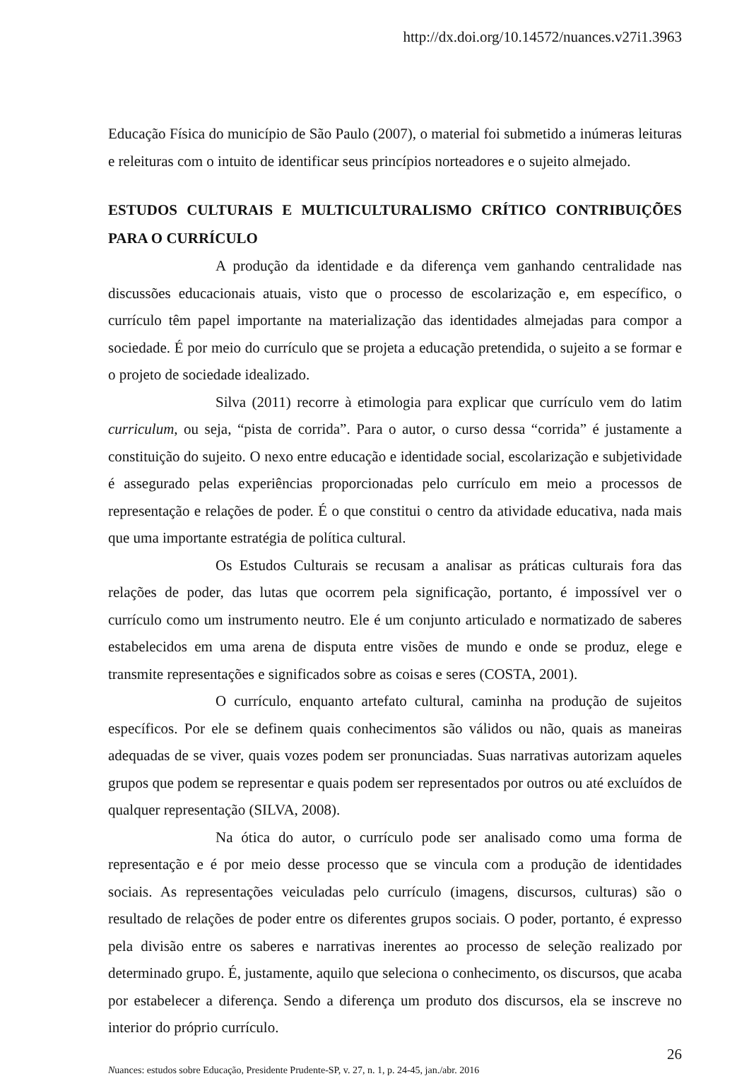http://dx.doi.org/10.14572/nuances.v27i1.3963
Educação Física do município de São Paulo (2007), o material foi submetido a inúmeras leituras e releituras com o intuito de identificar seus princípios norteadores e o sujeito almejado.
ESTUDOS CULTURAIS E MULTICULTURALISMO CRÍTICO CONTRIBUIÇÕES PARA O CURRÍCULO
A produção da identidade e da diferença vem ganhando centralidade nas discussões educacionais atuais, visto que o processo de escolarização e, em específico, o currículo têm papel importante na materialização das identidades almejadas para compor a sociedade. É por meio do currículo que se projeta a educação pretendida, o sujeito a se formar e o projeto de sociedade idealizado.
Silva (2011) recorre à etimologia para explicar que currículo vem do latim curriculum, ou seja, “pista de corrida”. Para o autor, o curso dessa “corrida” é justamente a constituição do sujeito. O nexo entre educação e identidade social, escolarização e subjetividade é assegurado pelas experiências proporcionadas pelo currículo em meio a processos de representação e relações de poder. É o que constitui o centro da atividade educativa, nada mais que uma importante estratégia de política cultural.
Os Estudos Culturais se recusam a analisar as práticas culturais fora das relações de poder, das lutas que ocorrem pela significação, portanto, é impossível ver o currículo como um instrumento neutro. Ele é um conjunto articulado e normatizado de saberes estabelecidos em uma arena de disputa entre visões de mundo e onde se produz, elege e transmite representações e significados sobre as coisas e seres (COSTA, 2001).
O currículo, enquanto artefato cultural, caminha na produção de sujeitos específicos. Por ele se definem quais conhecimentos são válidos ou não, quais as maneiras adequadas de se viver, quais vozes podem ser pronunciadas. Suas narrativas autorizam aqueles grupos que podem se representar e quais podem ser representados por outros ou até excluídos de qualquer representação (SILVA, 2008).
Na ótica do autor, o currículo pode ser analisado como uma forma de representação e é por meio desse processo que se vincula com a produção de identidades sociais. As representações veiculadas pelo currículo (imagens, discursos, culturas) são o resultado de relações de poder entre os diferentes grupos sociais. O poder, portanto, é expresso pela divisão entre os saberes e narrativas inerentes ao processo de seleção realizado por determinado grupo. É, justamente, aquilo que seleciona o conhecimento, os discursos, que acaba por estabelecer a diferença. Sendo a diferença um produto dos discursos, ela se inscreve no interior do próprio currículo.
26
Nuances: estudos sobre Educação, Presidente Prudente-SP, v. 27, n. 1, p. 24-45, jan./abr. 2016